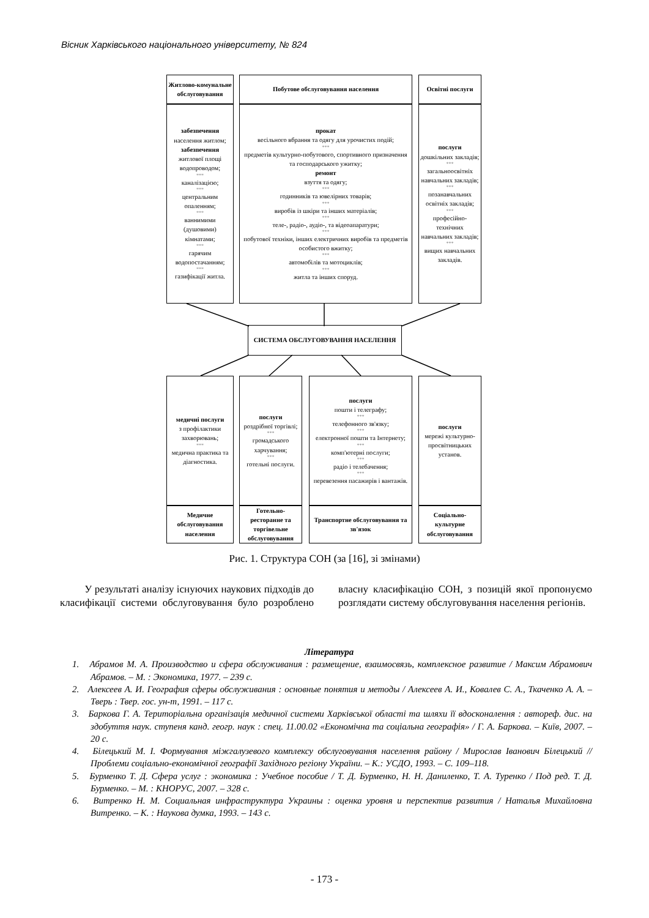Вісник Харківського національного університету, № 824
Житлово-комунальне обслуговування
забезпечення
населення житлом;
забезпечення
житлової площі водопроводом;
***
каналізацією;
***
центральним опаленням;
***
ваннимими (душовими) кімнатами;
***
гарячим водопостачанням;
***
газифікації житла.
Побутове обслуговування населення
прокат
весільного вбрання та одягу для урочистих подій;
***
предметів культурно-побутового, спортивного призначення та господарського ужитку;
ремонт
взуття та одягу;
***
годинників та ювелірних товарів;
***
виробів із шкіри та інших матеріалів;
***
теле-, радіо-, аудіо-, та відеоапаратури;
***
побутової техніки, інших електричних виробів та предметів особистого вжитку;
***
автомобілів та мотоциклів;
***
житла та інших споруд.
Освітні послуги
послуги
дошкільних закладів;
***
загальноосвітніх навчальних закладів;
***
позанавчальних освітніх закладів;
***
професійно-технічних навчальних закладів;
***
вищих навчальних закладів.
СИСТЕМА ОБСЛУГОВУВАННЯ НАСЕЛЕННЯ
медичні послуги
з профілактики захворювань;
***
медична практика та діагностика.
Медичне обслуговування населення
послуги
роздрібної торгівлі;
***
громадського харчування;
***
готельні послуги.
Готельно-ресторанне та торгівельне обслуговування
послуги
пошти і телеграфу;
***
телефонного зв'язку;
***
електронної пошти та Інтернету;
***
комп'ютерні послуги;
***
радіо і телебачення;
***
перевезення пасажирів і вантажів.
Транспортне обслуговування та зв'язок
послуги
мережі культурно-просвітницьких установ.
Соціально-культурне обслуговування
Рис. 1. Структура СОН (за [16], зі змінами)
У результаті аналізу існуючих наукових підходів до класифікації системи обслуговування було розроблено власну класифікацію СОН, з позицій якої пропонуємо розглядати систему обслуговування населення регіонів.
Література
1. Абрамов М. А. Производство и сфера обслуживания : размещение, взаимосвязь, комплексное развитие / Максим Абрамович Абрамов. – М. : Экономика, 1977. – 239 с.
2. Алексеев А. И. География сферы обслуживания : основные понятия и методы / Алексеев А. И., Ковалев С. А., Ткаченко А. А. – Тверь : Твер. гос. ун-т, 1991. – 117 с.
3. Баркова Г. А. Територіальна організація медичної системи Харківської області та шляхи її вдосконалення : автореф. дис. на здобуття наук. ступеня канд. геогр. наук : спец. 11.00.02 «Економічна та соціальна географія» / Г. А. Баркова. – Київ, 2007. – 20 с.
4. Білецький М. І. Формування міжгалузевого комплексу обслуговування населення району / Мирослав Іванович Білецький // Проблеми соціально-економічної географії Західного регіону України. – К.: УСДО, 1993. – С. 109–118.
5. Бурменко Т. Д. Сфера услуг : экономика : Учебное пособие / Т. Д. Бурменко, Н. Н. Даниленко, Т. А. Туренко / Под ред. Т. Д. Бурменко. – М. : КНОРУС, 2007. – 328 с.
6. Витренко Н. М. Социальная инфраструктура Украины : оценка уровня и перспектив развития / Наталья Михайловна Витренко. – К. : Наукова думка, 1993. – 143 с.
- 173 -